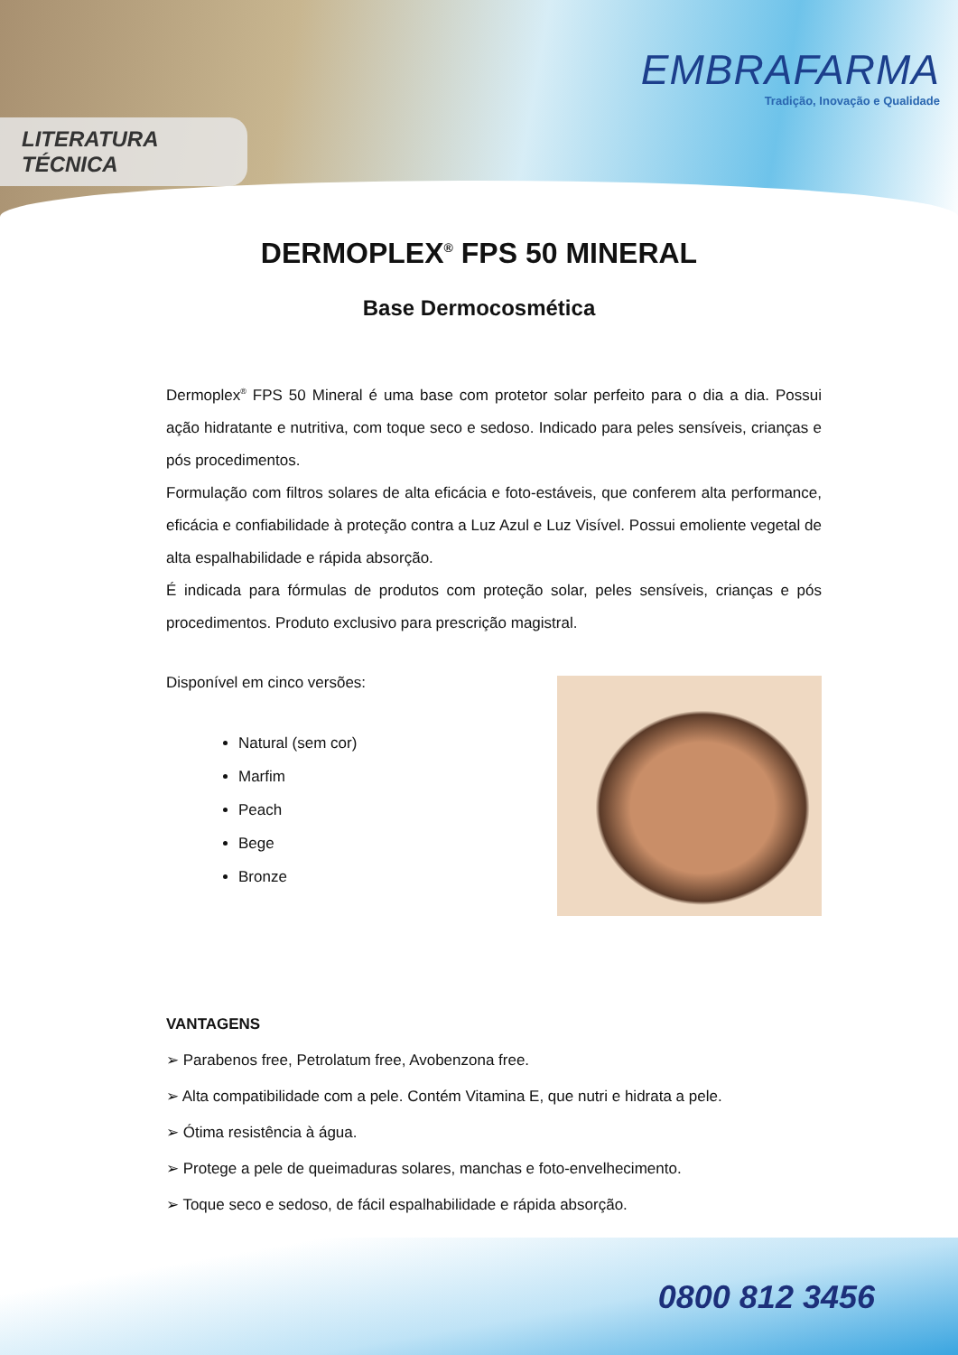LITERATURA TÉCNICA
EMBRAFARMA
Tradição, Inovação e Qualidade
DERMOPLEX<sup>®</sup> FPS 50 MINERAL
Base Dermocosmética
Dermoplex<sup>®</sup> FPS 50 Mineral é uma base com protetor solar perfeito para o dia a dia. Possui ação hidratante e nutritiva, com toque seco e sedoso. Indicado para peles sensíveis, crianças e pós procedimentos.
Formulação com filtros solares de alta eficácia e foto-estáveis, que conferem alta performance, eficácia e confiabilidade à proteção contra a Luz Azul e Luz Visível. Possui emoliente vegetal de alta espalhabilidade e rápida absorção.
É indicada para fórmulas de produtos com proteção solar, peles sensíveis, crianças e pós procedimentos. Produto exclusivo para prescrição magistral.
Disponível em cinco versões:
Natural (sem cor)
Marfim
Peach
Bege
Bronze
VANTAGENS
➢ Parabenos free, Petrolatum free, Avobenzona free.
➢ Alta compatibilidade com a pele. Contém Vitamina E, que nutri e hidrata a pele.
➢ Ótima resistência à água.
➢ Protege a pele de queimaduras solares, manchas e foto-envelhecimento.
➢ Toque seco e sedoso, de fácil espalhabilidade e rápida absorção.
0800 812 3456